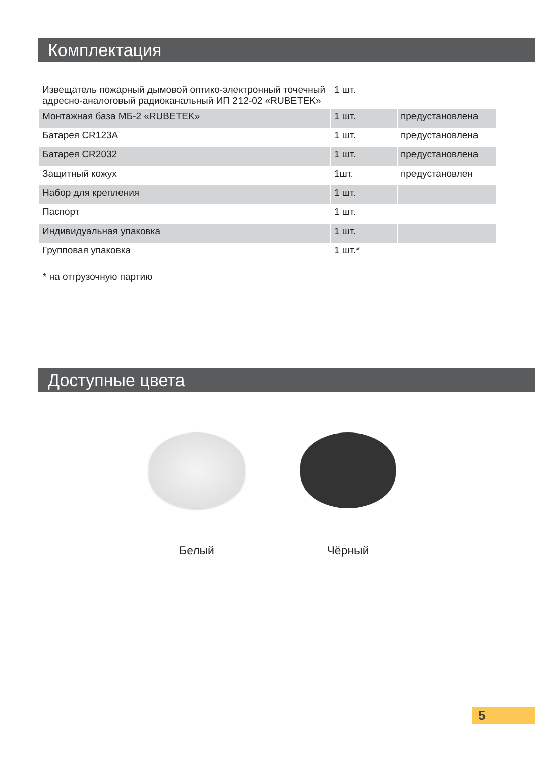Комплектация
| Извещатель пожарный дымовой оптико-электронный точечный адресно-аналоговый радиоканальный ИП 212-02 «RUBETEK» | 1 шт. | |
| Монтажная база МБ-2 «RUBETEK» | 1 шт. | предустановлена |
| Батарея CR123A | 1 шт. | предустановлена |
| Батарея CR2032 | 1 шт. | предустановлена |
| Защитный кожух | 1шт. | предустановлен |
| Набор для крепления | 1 шт. | |
| Паспорт | 1 шт. | |
| Индивидуальная упаковка | 1 шт. | |
| Групповая упаковка | 1 шт.* | |
* на отгрузочную партию
Доступные цвета
Белый Чёрный
5